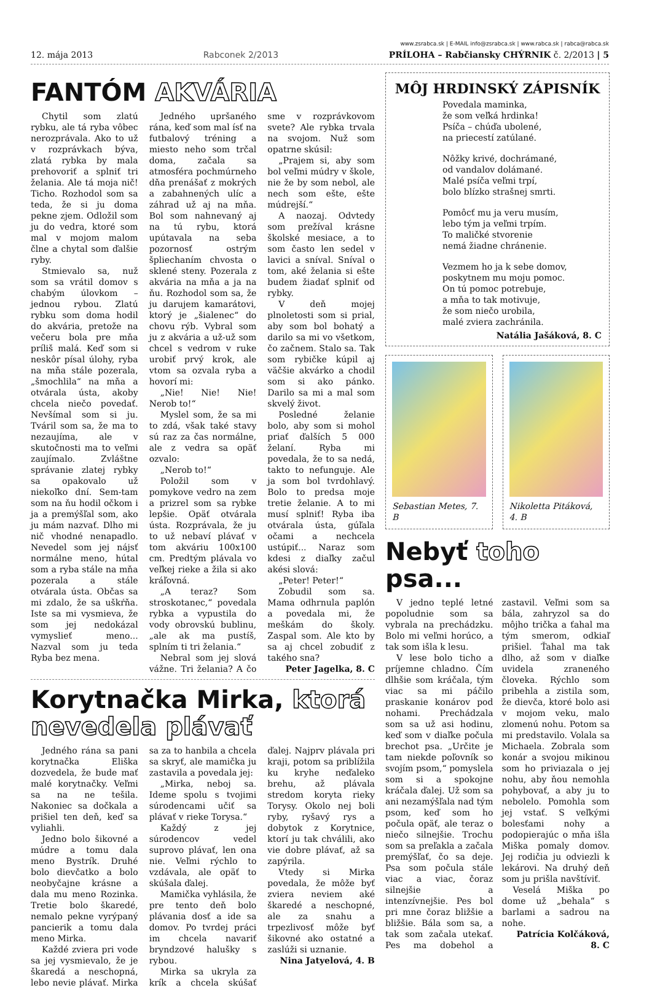12. mája 2013 Rabconek 2/2013 www.zsrabca.sk | E-MAIL info@zsrabca.sk | www.rabca.sk | rabca@rabca.sk
PRÍLOHA – Rabčiansky CHÝRNIK č. 2/2013 | 5
FANTÓM AKVÁRIA
Chytil som zlatú rybku, ale tá ryba vôbec nerozprávala. Ako to už v rozprávkach býva, zlatá rybka by mala prehovoriť a splniť tri želania. Ale tá moja nič! Ticho. Rozhodol som sa teda, že si ju doma pekne zjem. Odložil som ju do vedra, ktoré som mal v mojom malom člne a chytal som ďalšie ryby.
Stmievalo sa, nuž som sa vrátil domov s chabým úlovkom – jednou rybou. Zlatú rybku som doma hodil do akvária, pretože na večeru bola pre mňa príliš malá. Keď som si neskôr písal úlohy, ryba na mňa stále pozerala, „šmochlila“ na mňa a otvárala ústa, akoby chcela niečo povedať. Nevšímal som si ju. Tváril som sa, že ma to nezaujíma, ale v skutočnosti ma to veľmi zaujímalo. Zvláštne správanie zlatej rybky sa opakovalo už niekoľko dní. Sem-tam som na ňu hodil očkom i ja a premýšľal som, ako ju mám nazvať. Dlho mi nič vhodné nenapadlo. Nevedel som jej nájsť normálne meno, hútal som a ryba stále na mňa pozerala a stále otvárala ústa. Občas sa mi zdalo, že sa uškŕňa. Iste sa mi vysmieva, že som jej nedokázal vymyslieť meno... Nazval som ju teda Ryba bez mena.
Jedného upršaného rána, keď som mal ísť na futbalový tréning a miesto neho som trčal doma, začala sa atmosféra pochmúrneho dňa prenášať z mokrých a zabahnených ulíc a záhrad už aj na mňa. Bol som nahnevaný aj na tú rybu, ktorá upútavala na seba pozornosť ostrým špliechaním chvosta o sklené steny. Pozerala z akvária na mňa a ja na ňu. Rozhodol som sa, že ju darujem kamarátovi, ktorý je „šialenec“ do chovu rýb. Vybral som ju z akvária a už-už som chcel s vedrom v ruke urobiť prvý krok, ale vtom sa ozvala ryba a hovorí mi:
„Nie! Nie! Nie! Nerob to!“
Myslel som, že sa mi to zdá, však také stavy sú raz za čas normálne, ale z vedra sa opäť ozvalo:
„Nerob to!“
Položil som v pomykove vedro na zem a prizrel som sa rybke lepšie. Opäť otvárala ústa. Rozprávala, že ju to už nebaví plávať v tom akváriu 100x100 cm. Predtým plávala vo veľkej rieke a žila si ako kráľovná.
„A teraz? Som stroskotanec,“ povedala rybka a vypustila do vody obrovskú bublinu, „ale ak ma pustíš, splním ti tri želania.“
Nebral som jej slová vážne. Tri želania? A čo sme v rozprávkovom svete? Ale rybka trvala na svojom. Nuž som opatrne skúsil:
„Prajem si, aby som bol veľmi múdry v škole, nie že by som nebol, ale nech som ešte, ešte múdrejší.“
A naozaj. Odvtedy som prežíval krásne školské mesiace, a to som často len sedel v lavici a sníval. Sníval o tom, aké želania si ešte budem žiadať splniť od rybky.
V deň mojej plnoletosti som si prial, aby som bol bohatý a darilo sa mi vo všetkom, čo začnem. Stalo sa. Tak som rybičke kúpil aj väčšie akvárko a chodil som si ako pánko. Darilo sa mi a mal som skvelý život.
Posledné želanie bolo, aby som si mohol priať ďalších 5 000 želaní. Ryba mi povedala, že to sa nedá, takto to nefunguje. Ale ja som bol tvrdohlavý. Bolo to predsa moje tretie želanie. A to mi musí splniť! Ryba iba otvárala ústa, gúľala očami a nechcela ustúpiť... Naraz som kdesi z diaľky začul akési slová:
„Peter! Peter!“
Zobudil som sa. Mama odhrnula paplón a povedala mi, že meškám do školy. Zaspal som. Ale kto by sa aj chcel zobudiť z takého sna?
Peter Jagelka, 8. C
Korytnačka Mirka, ktorá nevedela plávať
Jedného rána sa pani korytnačka Eliška dozvedela, že bude mať malé korytnačky. Veľmi sa na ne tešila. Nakoniec sa dočkala a prišiel ten deň, keď sa vyliahli.
Jedno bolo šikovné a múdre a tomu dala meno Bystrík. Druhé bolo dievčatko a bolo neobyčajne krásne a dala mu meno Rozinka. Tretie bolo škaredé, nemalo pekne vyrýpaný pancierik a tomu dala meno Mirka.
Každé zviera pri vode sa jej vysmievalo, že je škaredá a neschopná, lebo nevie plávať. Mirka sa za to hanbila a chcela sa skryť, ale mamička ju zastavila a povedala jej:
„Mirka, neboj sa. Ideme spolu s tvojimi súrodencami učiť sa plávať v rieke Torysa.“
Každý z jej súrodencov vedel suprovo plávať, len ona nie. Veľmi rýchlo to vzdávala, ale opäť to skúšala ďalej.
Mamička vyhlásila, že pre tento deň bolo plávania dosť a ide sa domov. Po tvrdej práci im chcela navariť bryndzové halušky s rybou.
Mirka sa ukryla za krík a chcela skúšať ďalej. Najprv plávala pri kraji, potom sa priblížila ku kryhe neďaleko brehu, až plávala stredom koryta rieky Torysy. Okolo nej boli ryby, ryšavý rys a dobytok z Korytnice, ktorí ju tak chválili, ako vie dobre plávať, až sa zapýrila.
Vtedy si Mirka povedala, že môže byť zviera neviem aké škaredé a neschopné, ale za snahu a trpezlivosť môže byť šikovné ako ostatné a zaslúži si uznanie.
Nina Jatyelová, 4. B
MÔJ HRDINSKÝ ZÁPISNÍK
Povedala maminka,
že som veľká hrdinka!
Psíča – chúďa ubolené,
na priecestí zatúlané.
Nôžky krivé, dochrámané,
od vandalov dolámané.
Malé psíča veľmi trpí,
bolo blízko strašnej smrti.
Pomôcť mu ja veru musím,
lebo tým ja veľmi trpím.
To maličké stvorenie
nemá žiadne chránenie.
Vezmem ho ja k sebe domov,
poskytnem mu moju pomoc.
On tú pomoc potrebuje,
a mňa to tak motivuje,
že som niečo urobila,
malé zviera zachránila.
Natália Jašáková, 8. C
Sebastian Metes, 7. B Nikoletta Pitáková, 4. B
Nebyť toho psa...
V jedno teplé letné popoludnie som sa vybrala na prechádzku. Bolo mi veľmi horúco, a tak som išla k lesu.
V lese bolo ticho a príjemne chladno. Čím dlhšie som kráčala, tým viac sa mi páčilo praskanie konárov pod nohami. Prechádzala som sa už asi hodinu, keď som v diaľke počula brechot psa. „Určite je tam niekde poľovník so svojím psom,“ pomyslela som si a spokojne kráčala ďalej. Už som sa ani nezamýšľala nad tým psom, keď som ho počula opäť, ale teraz o niečo silnejšie. Trochu som sa preľakla a začala premýšľať, čo sa deje. Psa som počula stále viac a viac, čoraz silnejšie a intenzívnejšie. Pes bol pri mne čoraz bližšie a bližšie. Bála som sa, a tak som začala utekať. Pes ma dobehol a zastavil. Veľmi som sa bála, zahryzol sa do môjho trička a ťahal ma tým smerom, odkiaľ prišiel. Ťahal ma tak dlho, až som v diaľke uvidela zraneného človeka. Rýchlo som pribehla a zistila som, že dievča, ktoré bolo asi v mojom veku, malo zlomenú nohu. Potom sa mi predstavilo. Volala sa Michaela. Zobrala som konár a svojou mikinou som ho priviazala o jej nohu, aby ňou nemohla pohybovať, a aby ju to nebolelo. Pomohla som jej vstať. S veľkými bolesťami nohy a podopierajúc o mňa išla Miška pomaly domov. Jej rodičia ju odviezli k lekárovi. Na druhý deň som ju prišla navštíviť.
Veselá Miška po dome už „behala“ s barlami a sadrou na nohe.
Patrícia Kolčáková, 8. C